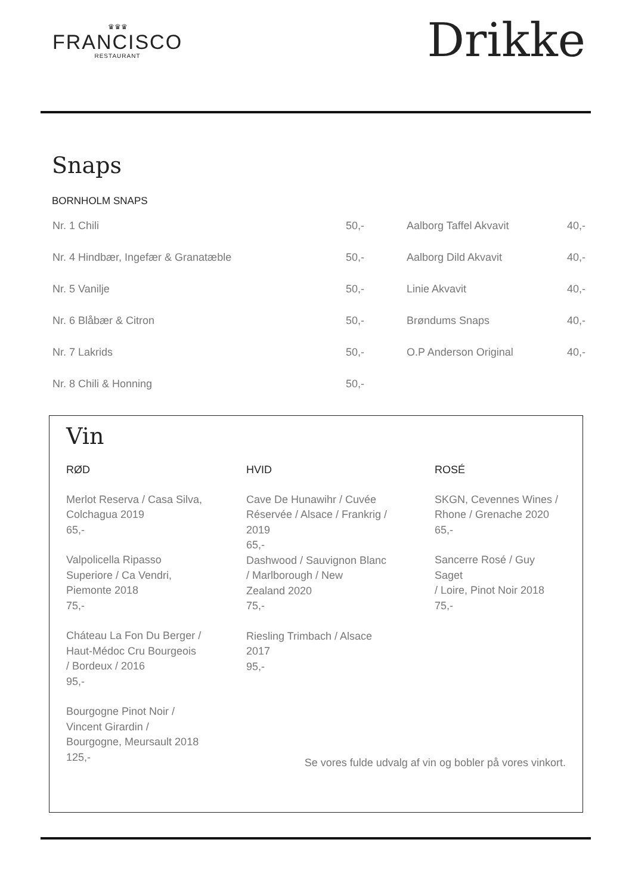♛♛♛
FRANCISCO
RESTAURANT
Drikke
Snaps
BORNHOLM SNAPS
| Nr. 1 Chili | 50,- | Aalborg Taffel Akvavit | 40,- |
| Nr. 4 Hindbær, Ingefær & Granatæble | 50,- | Aalborg Dild Akvavit | 40,- |
| Nr. 5 Vanilje | 50,- | Linie Akvavit | 40,- |
| Nr. 6 Blåbær & Citron | 50,- | Brøndums Snaps | 40,- |
| Nr. 7 Lakrids | 50,- | O.P Anderson Original | 40,- |
| Nr. 8 Chili & Honning | 50,- | | |
Vin
RØD
Merlot Reserva / Casa Silva,
Colchagua 2019
65,-
Valpolicella Ripasso
Superiore / Ca Vendri,
Piemonte 2018
75,-
Cháteau La Fon Du Berger /
Haut-Médoc Cru Bourgeois
/ Bordeux / 2016
95,-
Bourgogne Pinot Noir /
Vincent Girardin /
Bourgogne, Meursault 2018
125,-
HVID
Cave De Hunawihr / Cuvée
Réservée / Alsace / Frankrig /
2019
65,-
Dashwood / Sauvignon Blanc
/ Marlborough / New
Zealand 2020
75,-
Riesling Trimbach / Alsace
2017
95,-
ROSÉ
SKGN, Cevennes Wines /
Rhone / Grenache 2020
65,-
Sancerre Rosé / Guy Saget
/ Loire, Pinot Noir 2018
75,-
Se vores fulde udvalg af vin og bobler på vores vinkort.